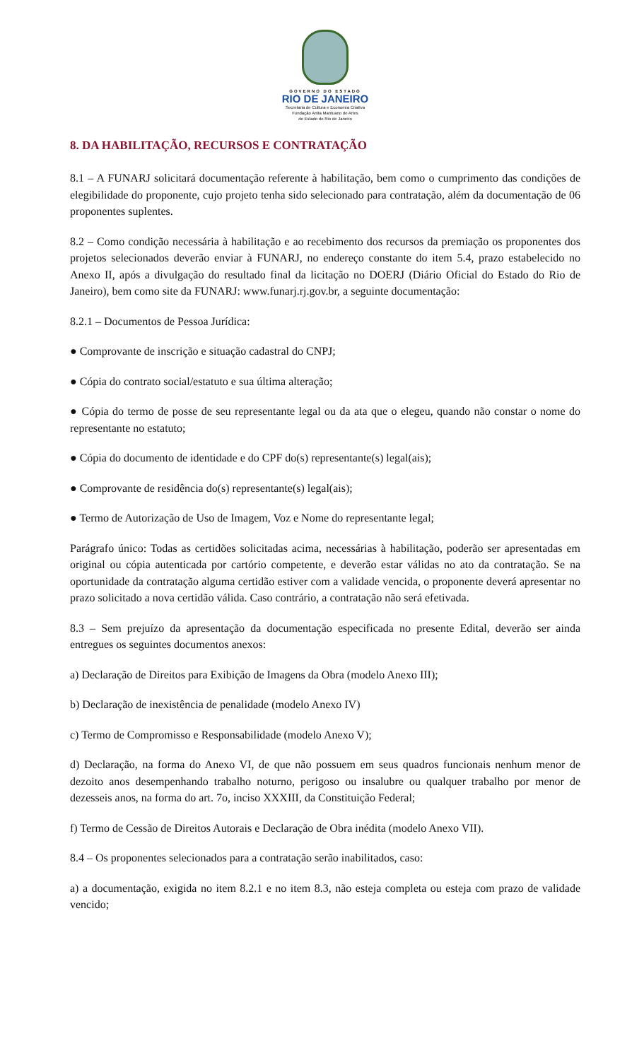GOVERNO DO ESTADO
RIO DE JANEIRO
Secretaria de Cultura e Economia Criativa
Fundação Anita Mantuano de Artes
do Estado do Rio de Janeiro
8. DA HABILITAÇÃO, RECURSOS E CONTRATAÇÃO
8.1 – A FUNARJ solicitará documentação referente à habilitação, bem como o cumprimento das condições de elegibilidade do proponente, cujo projeto tenha sido selecionado para contratação, além da documentação de 06 proponentes suplentes.
8.2 – Como condição necessária à habilitação e ao recebimento dos recursos da premiação os proponentes dos projetos selecionados deverão enviar à FUNARJ, no endereço constante do item 5.4, prazo estabelecido no Anexo II, após a divulgação do resultado final da licitação no DOERJ (Diário Oficial do Estado do Rio de Janeiro), bem como site da FUNARJ: www.funarj.rj.gov.br, a seguinte documentação:
8.2.1 – Documentos de Pessoa Jurídica:
● Comprovante de inscrição e situação cadastral do CNPJ;
● Cópia do contrato social/estatuto e sua última alteração;
● Cópia do termo de posse de seu representante legal ou da ata que o elegeu, quando não constar o nome do representante no estatuto;
● Cópia do documento de identidade e do CPF do(s) representante(s) legal(ais);
● Comprovante de residência do(s) representante(s) legal(ais);
● Termo de Autorização de Uso de Imagem, Voz e Nome do representante legal;
Parágrafo único: Todas as certidões solicitadas acima, necessárias à habilitação, poderão ser apresentadas em original ou cópia autenticada por cartório competente, e deverão estar válidas no ato da contratação. Se na oportunidade da contratação alguma certidão estiver com a validade vencida, o proponente deverá apresentar no prazo solicitado a nova certidão válida. Caso contrário, a contratação não será efetivada.
8.3 – Sem prejuízo da apresentação da documentação especificada no presente Edital, deverão ser ainda entregues os seguintes documentos anexos:
a) Declaração de Direitos para Exibição de Imagens da Obra (modelo Anexo III);
b) Declaração de inexistência de penalidade (modelo Anexo IV)
c) Termo de Compromisso e Responsabilidade (modelo Anexo V);
d) Declaração, na forma do Anexo VI, de que não possuem em seus quadros funcionais nenhum menor de dezoito anos desempenhando trabalho noturno, perigoso ou insalubre ou qualquer trabalho por menor de dezesseis anos, na forma do art. 7o, inciso XXXIII, da Constituição Federal;
f) Termo de Cessão de Direitos Autorais e Declaração de Obra inédita (modelo Anexo VII).
8.4 – Os proponentes selecionados para a contratação serão inabilitados, caso:
a) a documentação, exigida no item 8.2.1 e no item 8.3, não esteja completa ou esteja com prazo de validade vencido;